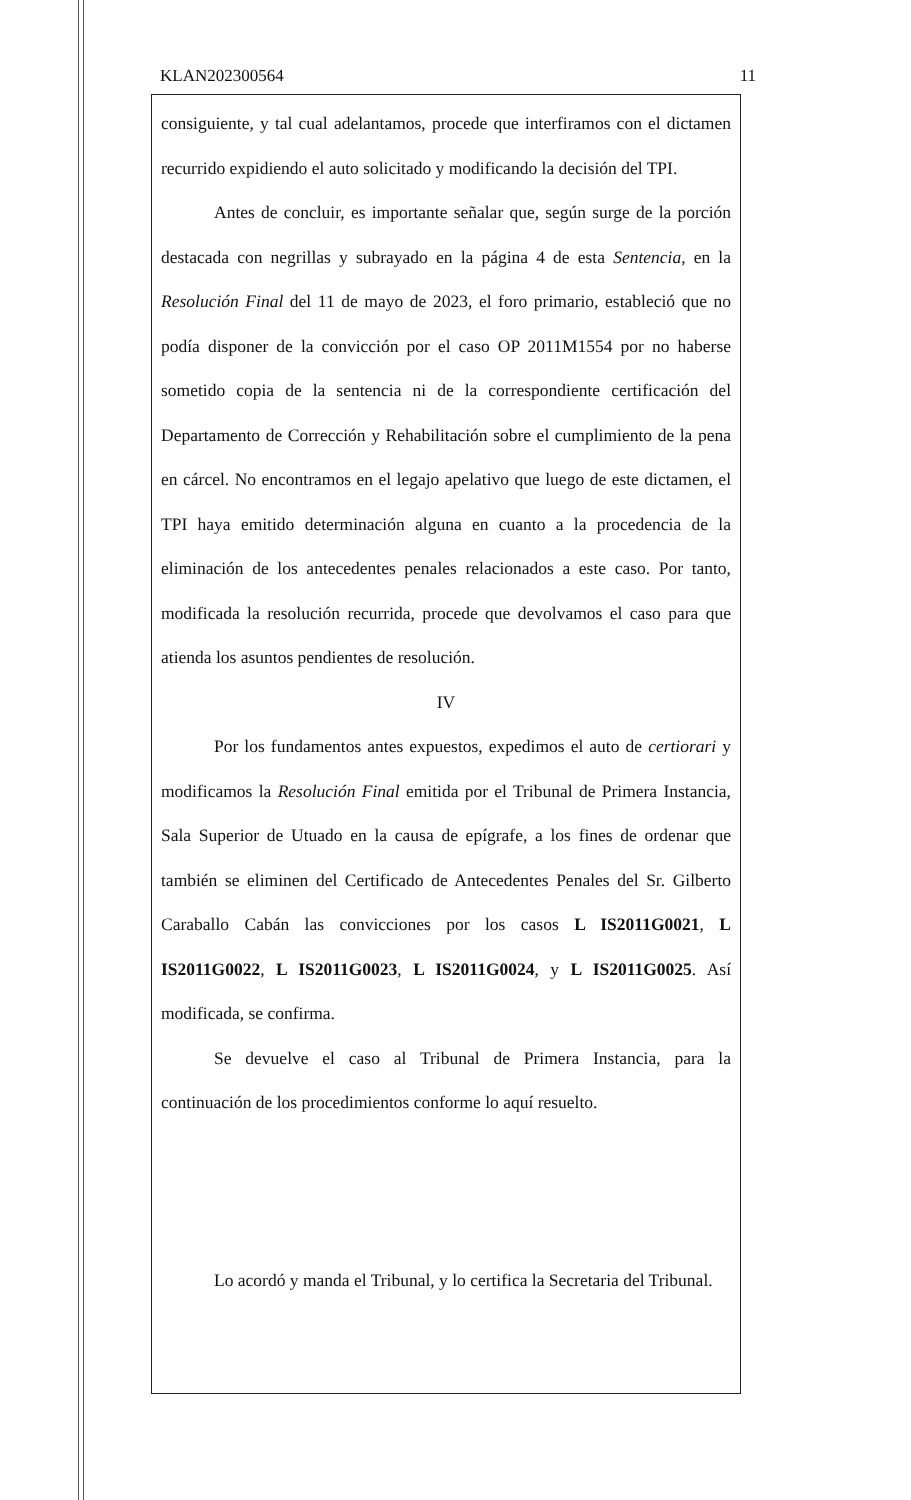KLAN202300564 11
consiguiente, y tal cual adelantamos, procede que interfiramos con el dictamen recurrido expidiendo el auto solicitado y modificando la decisión del TPI.
Antes de concluir, es importante señalar que, según surge de la porción destacada con negrillas y subrayado en la página 4 de esta Sentencia, en la Resolución Final del 11 de mayo de 2023, el foro primario, estableció que no podía disponer de la convicción por el caso OP 2011M1554 por no haberse sometido copia de la sentencia ni de la correspondiente certificación del Departamento de Corrección y Rehabilitación sobre el cumplimiento de la pena en cárcel. No encontramos en el legajo apelativo que luego de este dictamen, el TPI haya emitido determinación alguna en cuanto a la procedencia de la eliminación de los antecedentes penales relacionados a este caso. Por tanto, modificada la resolución recurrida, procede que devolvamos el caso para que atienda los asuntos pendientes de resolución.
IV
Por los fundamentos antes expuestos, expedimos el auto de certiorari y modificamos la Resolución Final emitida por el Tribunal de Primera Instancia, Sala Superior de Utuado en la causa de epígrafe, a los fines de ordenar que también se eliminen del Certificado de Antecedentes Penales del Sr. Gilberto Caraballo Cabán las convicciones por los casos L IS2011G0021, L IS2011G0022, L IS2011G0023, L IS2011G0024, y L IS2011G0025. Así modificada, se confirma.
Se devuelve el caso al Tribunal de Primera Instancia, para la continuación de los procedimientos conforme lo aquí resuelto.
Lo acordó y manda el Tribunal, y lo certifica la Secretaria del Tribunal.